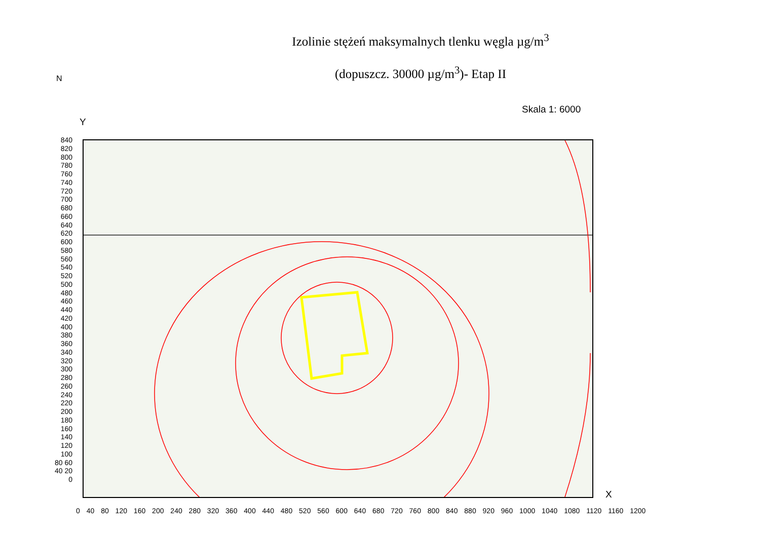Izolinie stężeń maksymalnych tlenku węgla µg/m<sup>3</sup>
(dopuszcz. 30000 µg/m<sup>3</sup>)- Etap II
N
Skala 1: 6000
Y
840 820 800 780 760 740 720 700 680 660 640 620 600 580 560 540 520 500 480 460 440 420 400 380 360 340 320 300 280 260 240 220 200 180 160 140 120 100 80 60 40 20 0
0 40 80 120 160 200 240 280 320 360 400 440 480 520 560 600 640 680 720 760 800 840 880 920 960 1000 1040 1080 1120 1160 1200
X